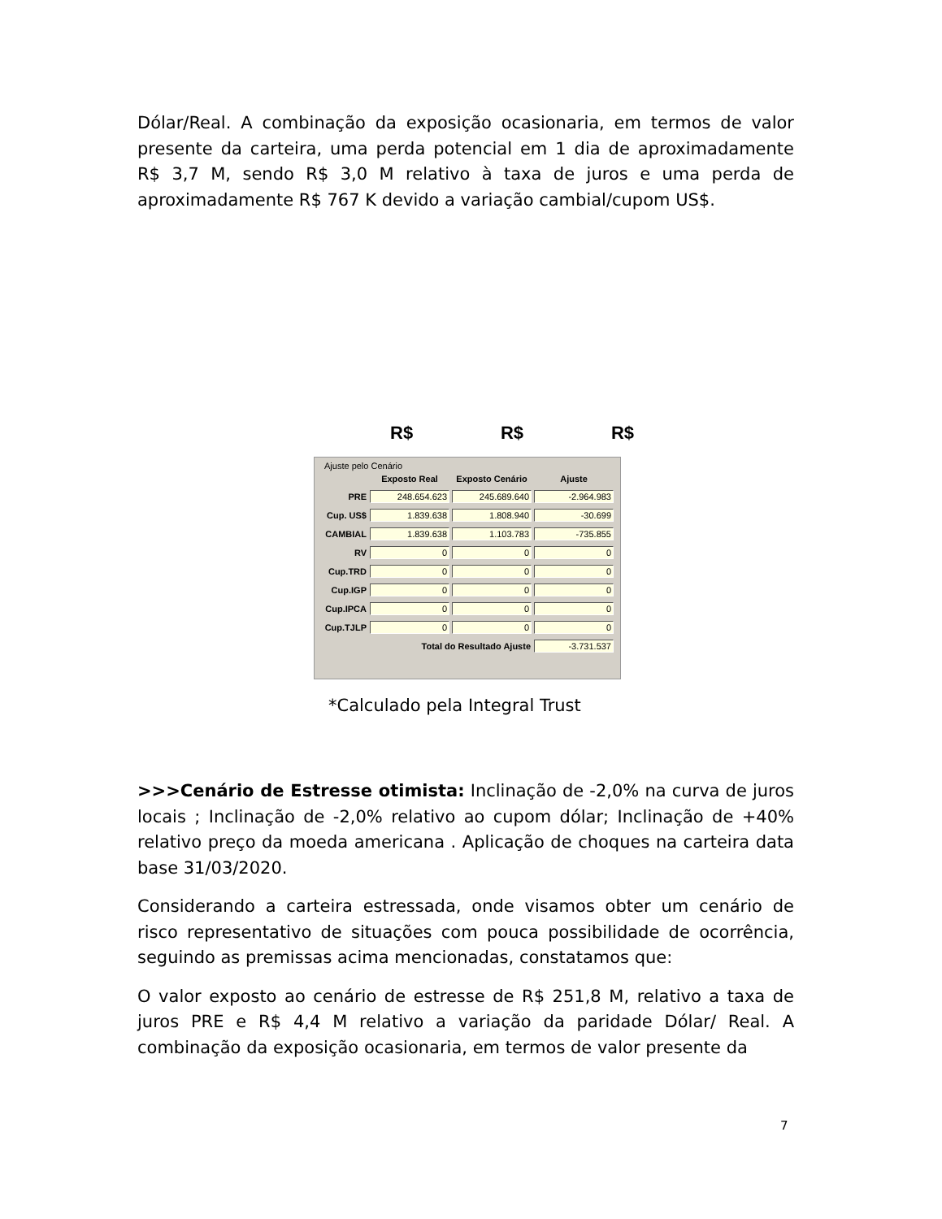Dólar/Real. A combinação da exposição ocasionaria, em termos de valor presente da carteira, uma perda potencial em 1 dia de aproximadamente R$ 3,7 M, sendo R$ 3,0 M relativo à taxa de juros e uma perda de aproximadamente R$ 767 K devido a variação cambial/cupom US$.
R$ R$ R$
Ajuste pelo Cenário
| | Exposto Real | Exposto Cenário | Ajuste |
| --- | --- | --- | --- |
| PRE | 248.654.623 | 245.689.640 | -2.964.983 |
| Cup. US$ | 1.839.638 | 1.808.940 | -30.699 |
| CAMBIAL | 1.839.638 | 1.103.783 | -735.855 |
| RV | 0 | 0 | 0 |
| Cup.TRD | 0 | 0 | 0 |
| Cup.IGP | 0 | 0 | 0 |
| Cup.IPCA | 0 | 0 | 0 |
| Cup.TJLP | 0 | 0 | 0 |
| | Total do Resultado Ajuste | | -3.731.537 |
*Calculado pela Integral Trust
>>>Cenário de Estresse otimista: Inclinação de -2,0% na curva de juros locais ; Inclinação de -2,0% relativo ao cupom dólar; Inclinação de +40% relativo preço da moeda americana . Aplicação de choques na carteira data base 31/03/2020.
Considerando a carteira estressada, onde visamos obter um cenário de risco representativo de situações com pouca possibilidade de ocorrência, seguindo as premissas acima mencionadas, constatamos que:
O valor exposto ao cenário de estresse de R$ 251,8 M, relativo a taxa de juros PRE e R$ 4,4 M relativo a variação da paridade Dólar/ Real. A combinação da exposição ocasionaria, em termos de valor presente da
7